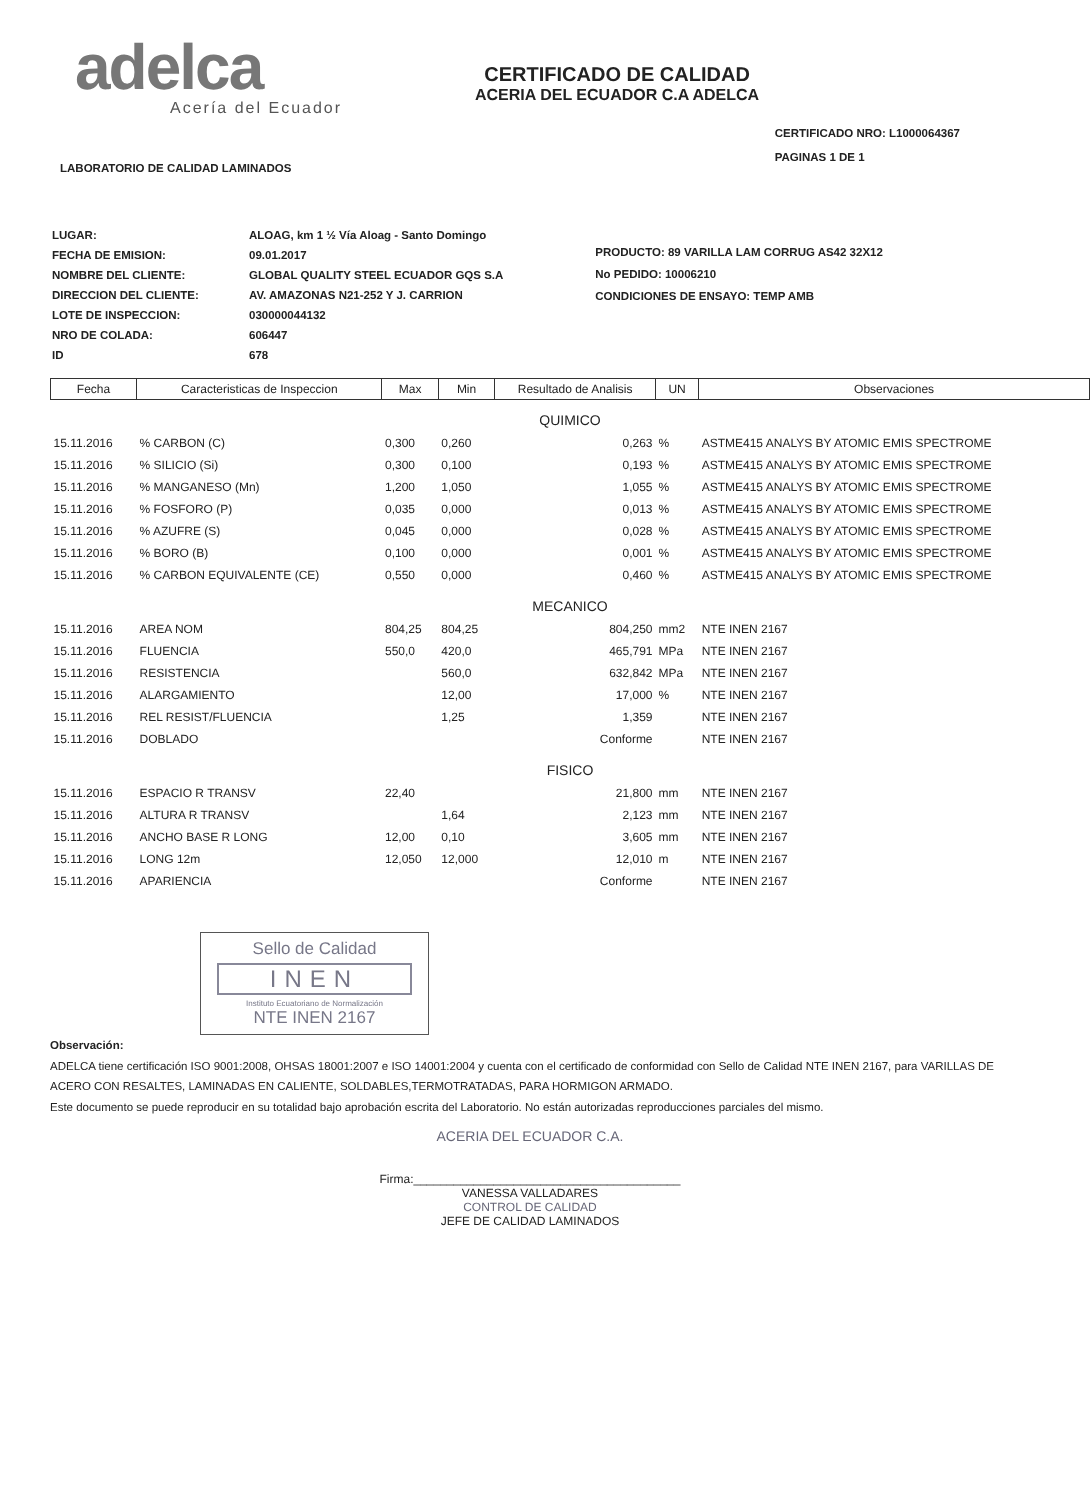adelca
Acería del Ecuador
CERTIFICADO DE CALIDAD
ACERIA DEL ECUADOR C.A ADELCA
LABORATORIO DE CALIDAD LAMINADOS
CERTIFICADO NRO: L1000064367
PAGINAS 1 DE 1
| LUGAR: | ALOAG, km 1 ½ Vía Aloag - Santo Domingo |
| FECHA DE EMISION: | 09.01.2017 |
| NOMBRE DEL CLIENTE: | GLOBAL QUALITY STEEL ECUADOR GQS S.A |
| DIRECCION DEL CLIENTE: | AV. AMAZONAS N21-252 Y J. CARRION |
| LOTE DE INSPECCION: | 030000044132 |
| NRO DE COLADA: | 606447 |
| ID | 678 |
PRODUCTO: 89 VARILLA LAM CORRUG AS42 32X12
No PEDIDO: 10006210
CONDICIONES DE ENSAYO: TEMP AMB
| Fecha | Caracteristicas de Inspeccion | Max | Min | Resultado de Analisis | UN | Observaciones |
| --- | --- | --- | --- | --- | --- | --- |
| QUIMICO | | | | | | |
| 15.11.2016 | % CARBON (C) | 0,300 | 0,260 | 0,263 | % | ASTME415 ANALYS BY ATOMIC EMIS SPECTROME |
| 15.11.2016 | % SILICIO (Si) | 0,300 | 0,100 | 0,193 | % | ASTME415 ANALYS BY ATOMIC EMIS SPECTROME |
| 15.11.2016 | % MANGANESO (Mn) | 1,200 | 1,050 | 1,055 | % | ASTME415 ANALYS BY ATOMIC EMIS SPECTROME |
| 15.11.2016 | % FOSFORO (P) | 0,035 | 0,000 | 0,013 | % | ASTME415 ANALYS BY ATOMIC EMIS SPECTROME |
| 15.11.2016 | % AZUFRE (S) | 0,045 | 0,000 | 0,028 | % | ASTME415 ANALYS BY ATOMIC EMIS SPECTROME |
| 15.11.2016 | % BORO (B) | 0,100 | 0,000 | 0,001 | % | ASTME415 ANALYS BY ATOMIC EMIS SPECTROME |
| 15.11.2016 | % CARBON EQUIVALENTE (CE) | 0,550 | 0,000 | 0,460 | % | ASTME415 ANALYS BY ATOMIC EMIS SPECTROME |
| MECANICO | | | | | | |
| 15.11.2016 | AREA NOM | 804,25 | 804,25 | 804,250 | mm2 | NTE INEN 2167 |
| 15.11.2016 | FLUENCIA | 550,0 | 420,0 | 465,791 | MPa | NTE INEN 2167 |
| 15.11.2016 | RESISTENCIA | | 560,0 | 632,842 | MPa | NTE INEN 2167 |
| 15.11.2016 | ALARGAMIENTO | | 12,00 | 17,000 | % | NTE INEN 2167 |
| 15.11.2016 | REL RESIST/FLUENCIA | | 1,25 | 1,359 | | NTE INEN 2167 |
| 15.11.2016 | DOBLADO | | | Conforme | | NTE INEN 2167 |
| FISICO | | | | | | |
| 15.11.2016 | ESPACIO R TRANSV | 22,40 | | 21,800 | mm | NTE INEN 2167 |
| 15.11.2016 | ALTURA R TRANSV | | 1,64 | 2,123 | mm | NTE INEN 2167 |
| 15.11.2016 | ANCHO BASE R LONG | 12,00 | 0,10 | 3,605 | mm | NTE INEN 2167 |
| 15.11.2016 | LONG 12m | 12,050 | 12,000 | 12,010 | m | NTE INEN 2167 |
| 15.11.2016 | APARIENCIA | | | Conforme | | NTE INEN 2167 |
Sello de Calidad
INEN
Instituto Ecuatoriano de Normalización
NTE INEN 2167
Observación:
ADELCA tiene certificación ISO 9001:2008, OHSAS 18001:2007 e ISO 14001:2004 y cuenta con el certificado de conformidad con Sello de Calidad NTE INEN 2167, para VARILLAS DE ACERO CON RESALTES, LAMINADAS EN CALIENTE, SOLDABLES,TERMOTRATADAS, PARA HORMIGON ARMADO.
Este documento se puede reproducir en su totalidad bajo aprobación escrita del Laboratorio. No están autorizadas reproducciones parciales del mismo.
ACERIA DEL ECUADOR C.A.
Firma:________________________________________
VANESSA VALLADARES
CONTROL DE CALIDAD
JEFE DE CALIDAD LAMINADOS